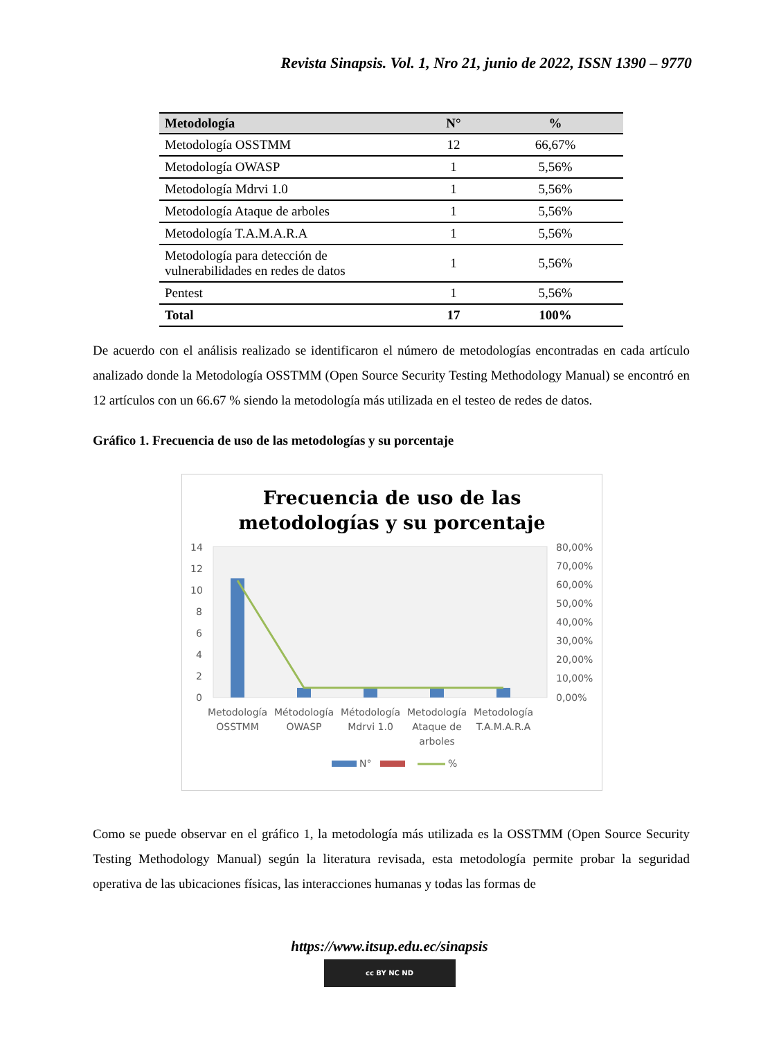Revista Sinapsis. Vol. 1, Nro 21, junio de 2022, ISSN 1390 – 9770
| Metodología | N° | % |
| --- | --- | --- |
| Metodología OSSTMM | 12 | 66,67% |
| Metodología OWASP | 1 | 5,56% |
| Metodología Mdrvi 1.0 | 1 | 5,56% |
| Metodología Ataque de arboles | 1 | 5,56% |
| Metodología T.A.M.A.R.A | 1 | 5,56% |
| Metodología para detección de vulnerabilidades en redes de datos | 1 | 5,56% |
| Pentest | 1 | 5,56% |
| Total | 17 | 100% |
De acuerdo con el análisis realizado se identificaron el número de metodologías encontradas en cada artículo analizado donde la Metodología OSSTMM (Open Source Security Testing Methodology Manual) se encontró en 12 artículos con un 66.67 % siendo la metodología más utilizada en el testeo de redes de datos.
Gráfico 1. Frecuencia de uso de las metodologías y su porcentaje
Frecuencia de uso de las
metodologías y su porcentaje
14
12
10
8
6
4
2
0
80,00%
70,00%
60,00%
50,00%
40,00%
30,00%
20,00%
10,00%
0,00%
Metodología
OSSTMM
Métodología
OWASP
Métodología
Mdrvi 1.0
Metodología
Ataque de
arboles
Metodología
T.A.M.A.R.A
N°
%
Como se puede observar en el gráfico 1, la metodología más utilizada es la OSSTMM (Open Source Security Testing Methodology Manual) según la literatura revisada, esta metodología permite probar la seguridad operativa de las ubicaciones físicas, las interacciones humanas y todas las formas de
https://www.itsup.edu.ec/sinapsis
cc BY NC ND